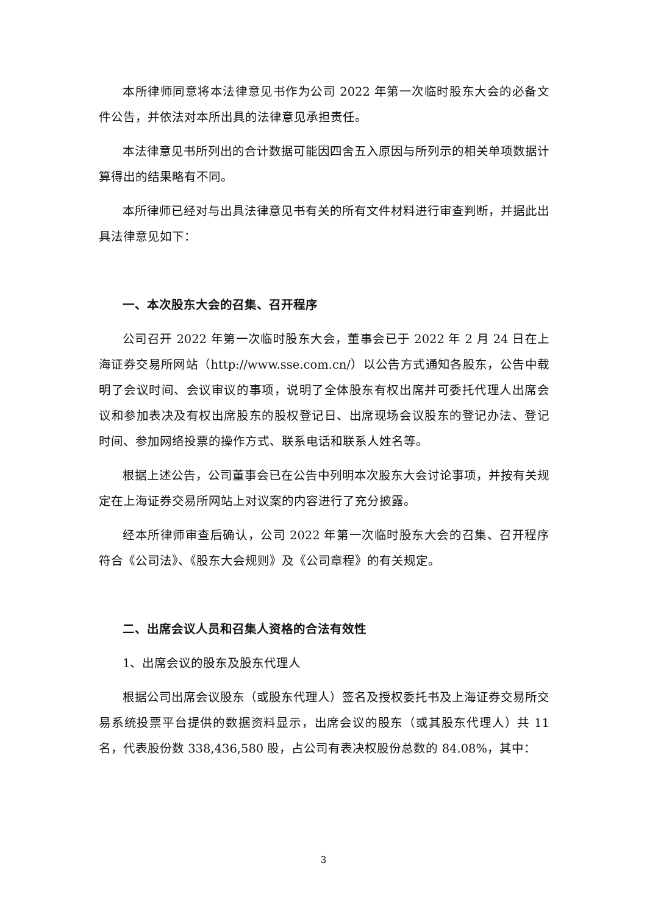本所律师同意将本法律意见书作为公司 2022 年第一次临时股东大会的必备文件公告，并依法对本所出具的法律意见承担责任。
本法律意见书所列出的合计数据可能因四舍五入原因与所列示的相关单项数据计算得出的结果略有不同。
本所律师已经对与出具法律意见书有关的所有文件材料进行审查判断，并据此出具法律意见如下：
一、本次股东大会的召集、召开程序
公司召开 2022 年第一次临时股东大会，董事会已于 2022 年 2 月 24 日在上海证券交易所网站（http://www.sse.com.cn/）以公告方式通知各股东，公告中载明了会议时间、会议审议的事项，说明了全体股东有权出席并可委托代理人出席会议和参加表决及有权出席股东的股权登记日、出席现场会议股东的登记办法、登记时间、参加网络投票的操作方式、联系电话和联系人姓名等。
根据上述公告，公司董事会已在公告中列明本次股东大会讨论事项，并按有关规定在上海证券交易所网站上对议案的内容进行了充分披露。
经本所律师审查后确认，公司 2022 年第一次临时股东大会的召集、召开程序符合《公司法》、《股东大会规则》及《公司章程》的有关规定。
二、出席会议人员和召集人资格的合法有效性
1、出席会议的股东及股东代理人
根据公司出席会议股东（或股东代理人）签名及授权委托书及上海证券交易所交易系统投票平台提供的数据资料显示，出席会议的股东（或其股东代理人）共 11 名，代表股份数 338,436,580 股，占公司有表决权股份总数的 84.08%，其中：
3